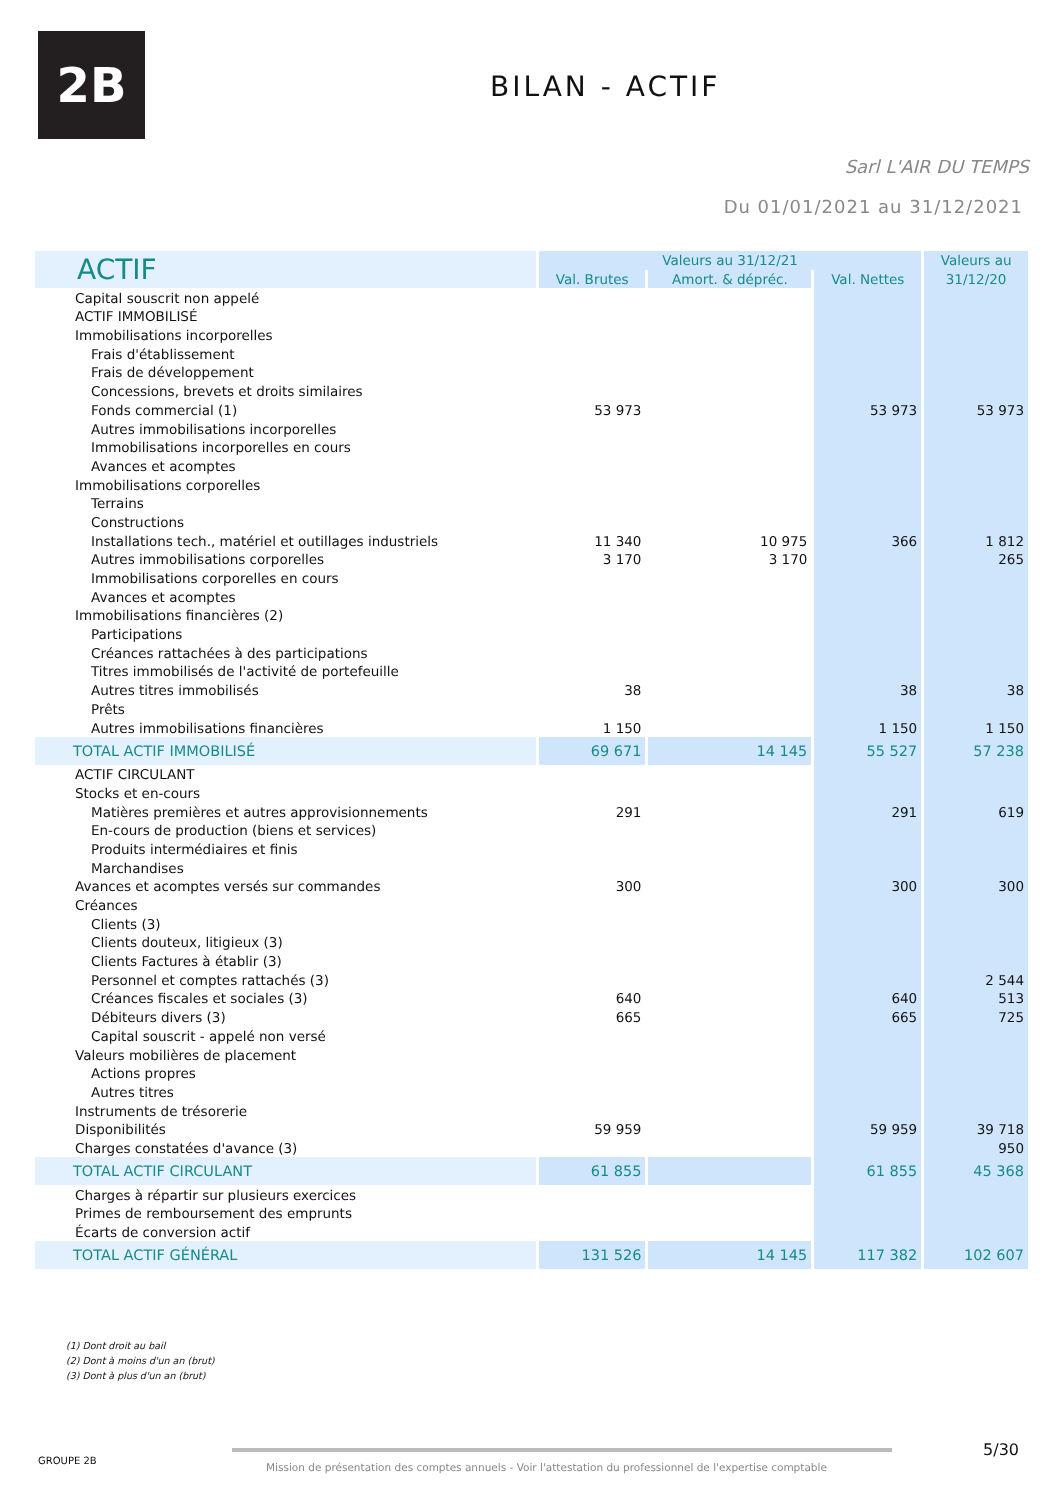2B BILAN - ACTIF
Sarl L'AIR DU TEMPS
Du 01/01/2021 au 31/12/2021
| ACTIF | Valeurs au 31/12/21 | | | Valeurs au |
| --- | --- | --- | --- | --- |
| | Val. Brutes | Amort. & dépréc. | Val. Nettes | 31/12/20 |
| Capital souscrit non appelé | | | | |
| ACTIF IMMOBILISÉ | | | | |
| Immobilisations incorporelles | | | | |
| Frais d'établissement | | | | |
| Frais de développement | | | | |
| Concessions, brevets et droits similaires | | | | |
| Fonds commercial (1) | 53 973 | | 53 973 | 53 973 |
| Autres immobilisations incorporelles | | | | |
| Immobilisations incorporelles en cours | | | | |
| Avances et acomptes | | | | |
| Immobilisations corporelles | | | | |
| Terrains | | | | |
| Constructions | | | | |
| Installations tech., matériel et outillages industriels | 11 340 | 10 975 | 366 | 1 812 |
| Autres immobilisations corporelles | 3 170 | 3 170 | | 265 |
| Immobilisations corporelles en cours | | | | |
| Avances et acomptes | | | | |
| Immobilisations financières (2) | | | | |
| Participations | | | | |
| Créances rattachées à des participations | | | | |
| Titres immobilisés de l'activité de portefeuille | | | | |
| Autres titres immobilisés | 38 | | 38 | 38 |
| Prêts | | | | |
| Autres immobilisations financières | 1 150 | | 1 150 | 1 150 |
| TOTAL ACTIF IMMOBILISÉ | 69 671 | 14 145 | 55 527 | 57 238 |
| ACTIF CIRCULANT | | | | |
| Stocks et en-cours | | | | |
| Matières premières et autres approvisionnements | 291 | | 291 | 619 |
| En-cours de production (biens et services) | | | | |
| Produits intermédiaires et finis | | | | |
| Marchandises | | | | |
| Avances et acomptes versés sur commandes | 300 | | 300 | 300 |
| Créances | | | | |
| Clients (3) | | | | |
| Clients douteux, litigieux (3) | | | | |
| Clients Factures à établir (3) | | | | |
| Personnel et comptes rattachés (3) | | | | 2 544 |
| Créances fiscales et sociales (3) | 640 | | 640 | 513 |
| Débiteurs divers (3) | 665 | | 665 | 725 |
| Capital souscrit - appelé non versé | | | | |
| Valeurs mobilières de placement | | | | |
| Actions propres | | | | |
| Autres titres | | | | |
| Instruments de trésorerie | | | | |
| Disponibilités | 59 959 | | 59 959 | 39 718 |
| Charges constatées d'avance (3) | | | | 950 |
| TOTAL ACTIF CIRCULANT | 61 855 | | 61 855 | 45 368 |
| Charges à répartir sur plusieurs exercices | | | | |
| Primes de remboursement des emprunts | | | | |
| Écarts de conversion actif | | | | |
| TOTAL ACTIF GÉNÉRAL | 131 526 | 14 145 | 117 382 | 102 607 |
(1) Dont droit au bail
(2) Dont à moins d'un an (brut)
(3) Dont à plus d'un an (brut)
GROUPE 2B
Mission de présentation des comptes annuels - Voir l'attestation du professionnel de l'expertise comptable
5/30